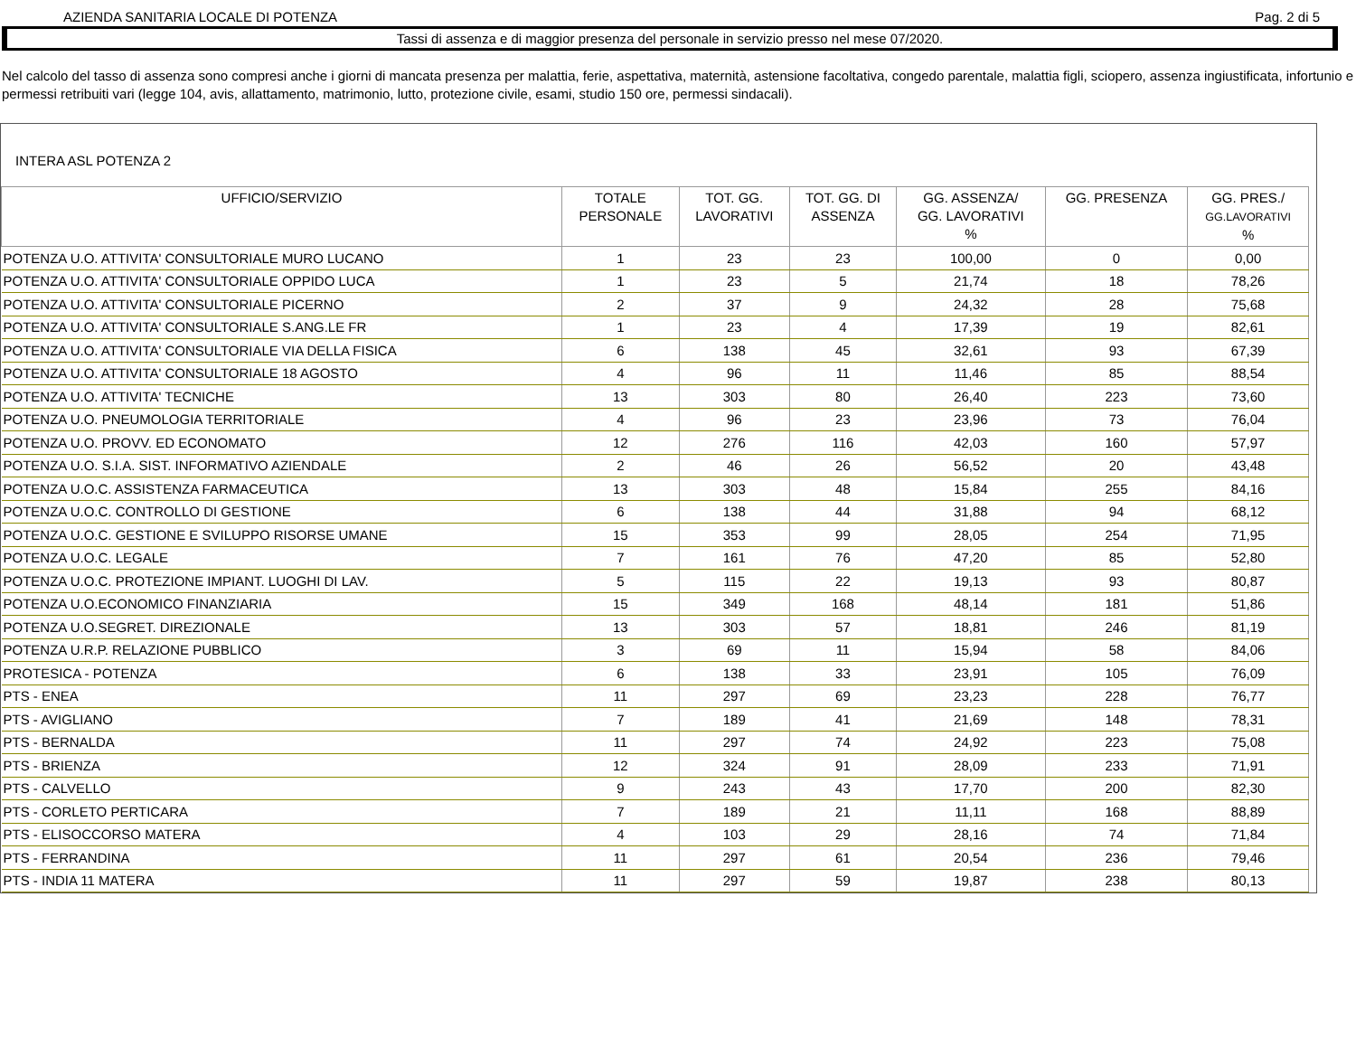AZIENDA SANITARIA LOCALE DI POTENZA Pag. 2 di 5
Tassi di assenza e di maggior presenza del personale in servizio presso nel mese 07/2020.
Nel calcolo del tasso di assenza sono compresi anche i giorni di mancata presenza per malattia, ferie, aspettativa, maternità, astensione facoltativa, congedo parentale, malattia figli, sciopero, assenza ingiustificata, infortunio e permessi retribuiti vari (legge 104, avis, allattamento, matrimonio, lutto, protezione civile, esami, studio 150 ore, permessi sindacali).
INTERA ASL POTENZA 2
| UFFICIO/SERVIZIO | TOTALE PERSONALE | TOT. GG. LAVORATIVI | TOT. GG. DI ASSENZA | GG. ASSENZA/ GG. LAVORATIVI % | GG. PRESENZA | GG. PRES./ GG.LAVORATIVI % |
| --- | --- | --- | --- | --- | --- | --- |
| POTENZA U.O. ATTIVITA' CONSULTORIALE MURO LUCANO | 1 | 23 | 23 | 100,00 | 0 | 0,00 |
| POTENZA U.O. ATTIVITA' CONSULTORIALE OPPIDO LUCA | 1 | 23 | 5 | 21,74 | 18 | 78,26 |
| POTENZA U.O. ATTIVITA' CONSULTORIALE PICERNO | 2 | 37 | 9 | 24,32 | 28 | 75,68 |
| POTENZA U.O. ATTIVITA' CONSULTORIALE S.ANG.LE FR | 1 | 23 | 4 | 17,39 | 19 | 82,61 |
| POTENZA U.O. ATTIVITA' CONSULTORIALE VIA DELLA FISICA | 6 | 138 | 45 | 32,61 | 93 | 67,39 |
| POTENZA U.O. ATTIVITA' CONSULTORIALE 18 AGOSTO | 4 | 96 | 11 | 11,46 | 85 | 88,54 |
| POTENZA U.O. ATTIVITA' TECNICHE | 13 | 303 | 80 | 26,40 | 223 | 73,60 |
| POTENZA U.O. PNEUMOLOGIA TERRITORIALE | 4 | 96 | 23 | 23,96 | 73 | 76,04 |
| POTENZA U.O. PROVV. ED ECONOMATO | 12 | 276 | 116 | 42,03 | 160 | 57,97 |
| POTENZA U.O. S.I.A. SIST. INFORMATIVO AZIENDALE | 2 | 46 | 26 | 56,52 | 20 | 43,48 |
| POTENZA U.O.C. ASSISTENZA FARMACEUTICA | 13 | 303 | 48 | 15,84 | 255 | 84,16 |
| POTENZA U.O.C. CONTROLLO DI GESTIONE | 6 | 138 | 44 | 31,88 | 94 | 68,12 |
| POTENZA U.O.C. GESTIONE E SVILUPPO RISORSE UMANE | 15 | 353 | 99 | 28,05 | 254 | 71,95 |
| POTENZA U.O.C. LEGALE | 7 | 161 | 76 | 47,20 | 85 | 52,80 |
| POTENZA U.O.C. PROTEZIONE IMPIANT. LUOGHI DI LAV. | 5 | 115 | 22 | 19,13 | 93 | 80,87 |
| POTENZA U.O.ECONOMICO FINANZIARIA | 15 | 349 | 168 | 48,14 | 181 | 51,86 |
| POTENZA U.O.SEGRET. DIREZIONALE | 13 | 303 | 57 | 18,81 | 246 | 81,19 |
| POTENZA U.R.P. RELAZIONE PUBBLICO | 3 | 69 | 11 | 15,94 | 58 | 84,06 |
| PROTESICA - POTENZA | 6 | 138 | 33 | 23,91 | 105 | 76,09 |
| PTS - ENEA | 11 | 297 | 69 | 23,23 | 228 | 76,77 |
| PTS - AVIGLIANO | 7 | 189 | 41 | 21,69 | 148 | 78,31 |
| PTS - BERNALDA | 11 | 297 | 74 | 24,92 | 223 | 75,08 |
| PTS - BRIENZA | 12 | 324 | 91 | 28,09 | 233 | 71,91 |
| PTS - CALVELLO | 9 | 243 | 43 | 17,70 | 200 | 82,30 |
| PTS - CORLETO PERTICARA | 7 | 189 | 21 | 11,11 | 168 | 88,89 |
| PTS - ELISOCCORSO MATERA | 4 | 103 | 29 | 28,16 | 74 | 71,84 |
| PTS - FERRANDINA | 11 | 297 | 61 | 20,54 | 236 | 79,46 |
| PTS - INDIA 11 MATERA | 11 | 297 | 59 | 19,87 | 238 | 80,13 |